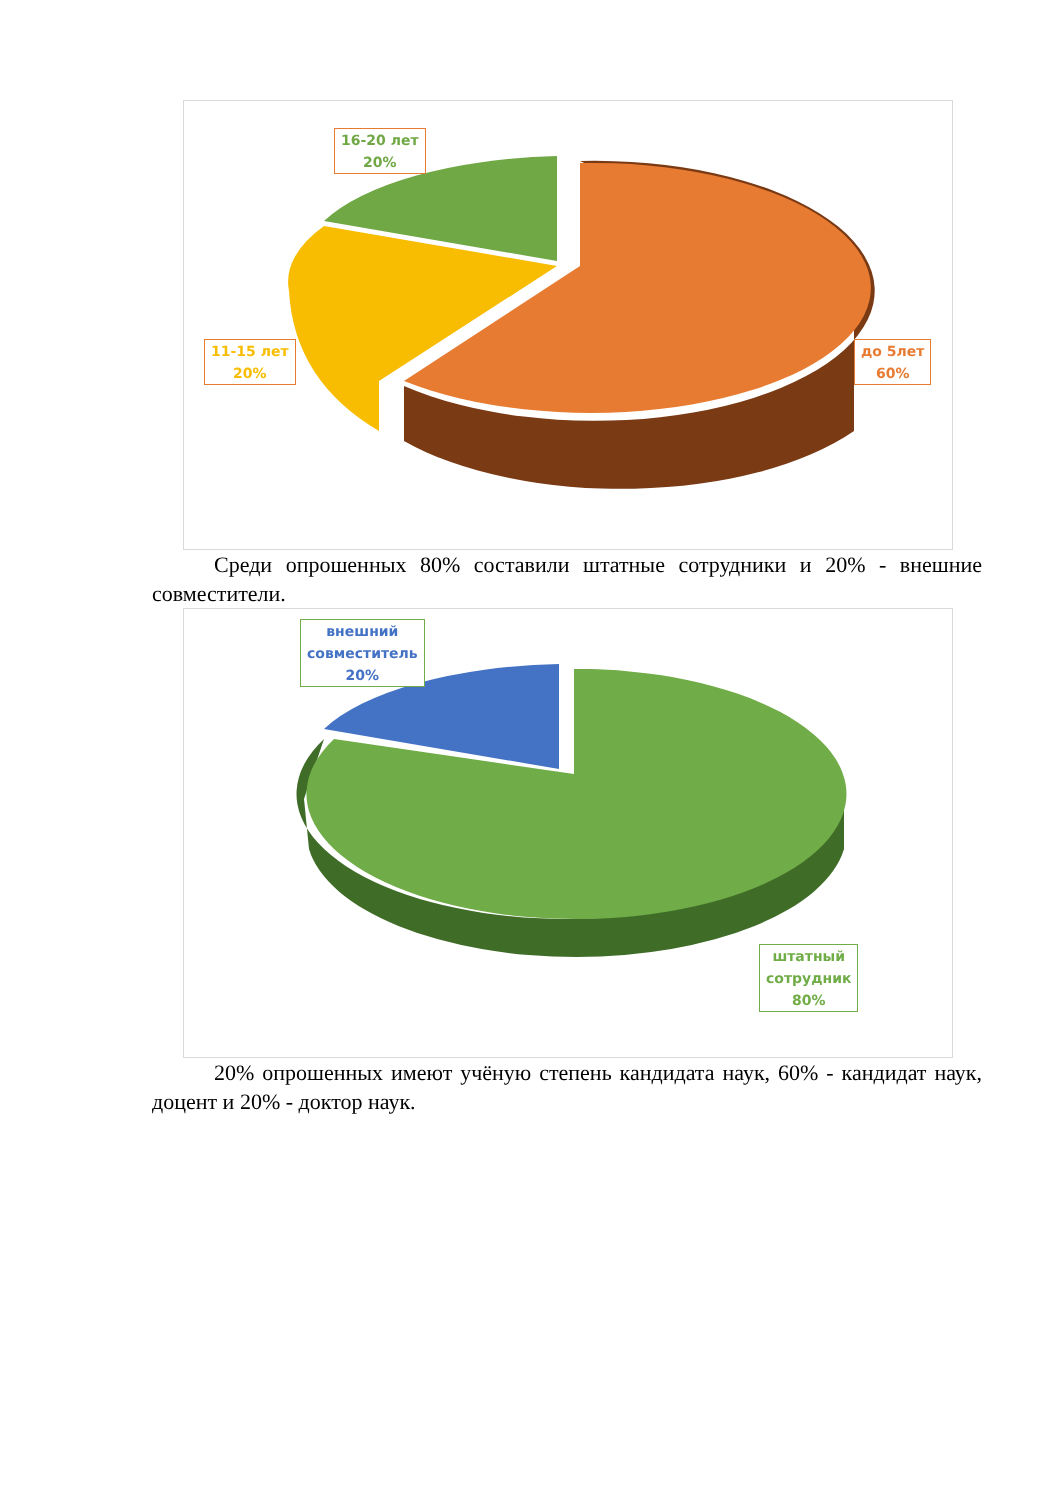16-20 лет
20%
11-15 лет
20%
до 5лет
60%
Среди опрошенных 80% составили штатные сотрудники и 20% - внешние совместители.
внешний
совместитель
20%
штатный
сотрудник
80%
20% опрошенных имеют учёную степень кандидата наук, 60% - кандидат наук, доцент и 20% - доктор наук.